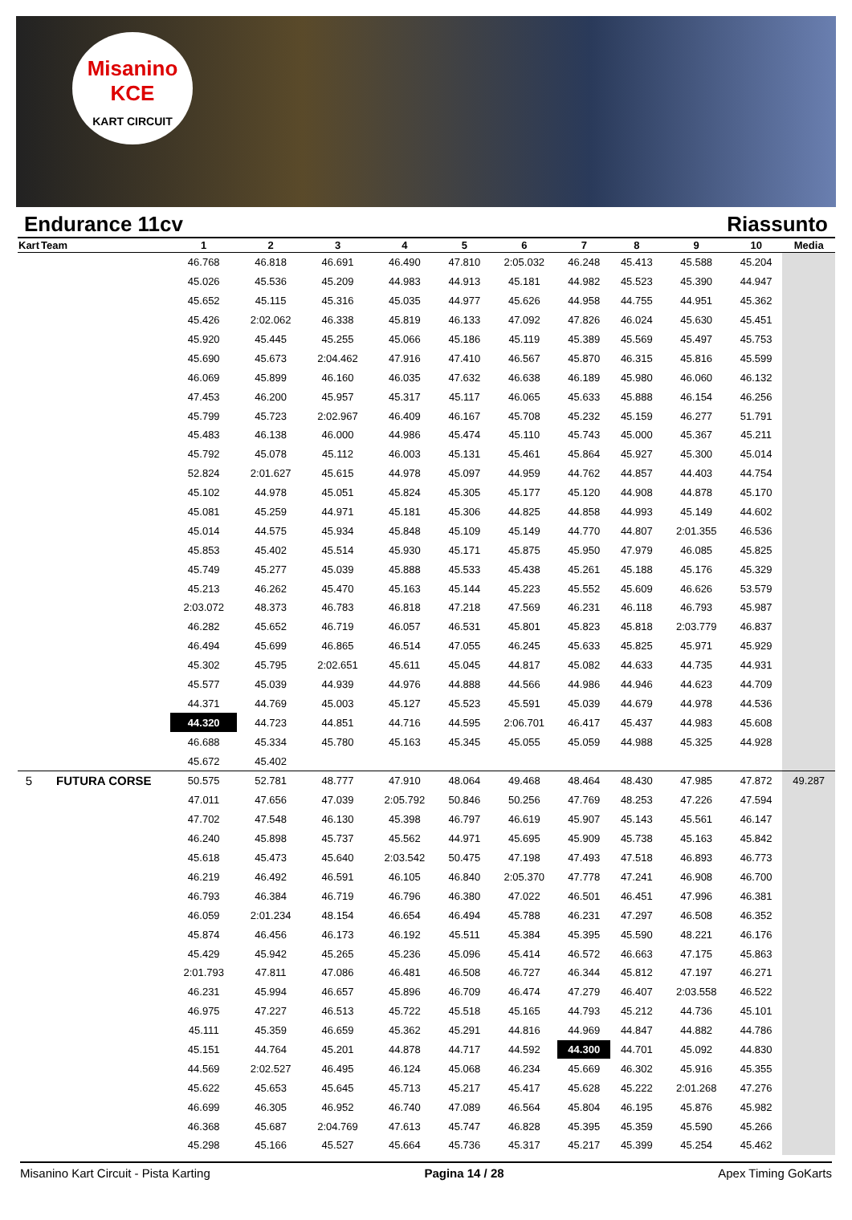Misanino
KCE
KART CIRCUIT
Endurance 11cv Riassunto
| Kart | Team | 1 | 2 | 3 | 4 | 5 | 6 | 7 | 8 | 9 | 10 | Media |
| --- | --- | --- | --- | --- | --- | --- | --- | --- | --- | --- | --- | --- |
| | | 46.768 | 46.818 | 46.691 | 46.490 | 47.810 | 2:05.032 | 46.248 | 45.413 | 45.588 | 45.204 | |
| | | 45.026 | 45.536 | 45.209 | 44.983 | 44.913 | 45.181 | 44.982 | 45.523 | 45.390 | 44.947 | |
| | | 45.652 | 45.115 | 45.316 | 45.035 | 44.977 | 45.626 | 44.958 | 44.755 | 44.951 | 45.362 | |
| | | 45.426 | 2:02.062 | 46.338 | 45.819 | 46.133 | 47.092 | 47.826 | 46.024 | 45.630 | 45.451 | |
| | | 45.920 | 45.445 | 45.255 | 45.066 | 45.186 | 45.119 | 45.389 | 45.569 | 45.497 | 45.753 | |
| | | 45.690 | 45.673 | 2:04.462 | 47.916 | 47.410 | 46.567 | 45.870 | 46.315 | 45.816 | 45.599 | |
| | | 46.069 | 45.899 | 46.160 | 46.035 | 47.632 | 46.638 | 46.189 | 45.980 | 46.060 | 46.132 | |
| | | 47.453 | 46.200 | 45.957 | 45.317 | 45.117 | 46.065 | 45.633 | 45.888 | 46.154 | 46.256 | |
| | | 45.799 | 45.723 | 2:02.967 | 46.409 | 46.167 | 45.708 | 45.232 | 45.159 | 46.277 | 51.791 | |
| | | 45.483 | 46.138 | 46.000 | 44.986 | 45.474 | 45.110 | 45.743 | 45.000 | 45.367 | 45.211 | |
| | | 45.792 | 45.078 | 45.112 | 46.003 | 45.131 | 45.461 | 45.864 | 45.927 | 45.300 | 45.014 | |
| | | 52.824 | 2:01.627 | 45.615 | 44.978 | 45.097 | 44.959 | 44.762 | 44.857 | 44.403 | 44.754 | |
| | | 45.102 | 44.978 | 45.051 | 45.824 | 45.305 | 45.177 | 45.120 | 44.908 | 44.878 | 45.170 | |
| | | 45.081 | 45.259 | 44.971 | 45.181 | 45.306 | 44.825 | 44.858 | 44.993 | 45.149 | 44.602 | |
| | | 45.014 | 44.575 | 45.934 | 45.848 | 45.109 | 45.149 | 44.770 | 44.807 | 2:01.355 | 46.536 | |
| | | 45.853 | 45.402 | 45.514 | 45.930 | 45.171 | 45.875 | 45.950 | 47.979 | 46.085 | 45.825 | |
| | | 45.749 | 45.277 | 45.039 | 45.888 | 45.533 | 45.438 | 45.261 | 45.188 | 45.176 | 45.329 | |
| | | 45.213 | 46.262 | 45.470 | 45.163 | 45.144 | 45.223 | 45.552 | 45.609 | 46.626 | 53.579 | |
| | | 2:03.072 | 48.373 | 46.783 | 46.818 | 47.218 | 47.569 | 46.231 | 46.118 | 46.793 | 45.987 | |
| | | 46.282 | 45.652 | 46.719 | 46.057 | 46.531 | 45.801 | 45.823 | 45.818 | 2:03.779 | 46.837 | |
| | | 46.494 | 45.699 | 46.865 | 46.514 | 47.055 | 46.245 | 45.633 | 45.825 | 45.971 | 45.929 | |
| | | 45.302 | 45.795 | 2:02.651 | 45.611 | 45.045 | 44.817 | 45.082 | 44.633 | 44.735 | 44.931 | |
| | | 45.577 | 45.039 | 44.939 | 44.976 | 44.888 | 44.566 | 44.986 | 44.946 | 44.623 | 44.709 | |
| | | 44.371 | 44.769 | 45.003 | 45.127 | 45.523 | 45.591 | 45.039 | 44.679 | 44.978 | 44.536 | |
| | | 44.320 | 44.723 | 44.851 | 44.716 | 44.595 | 2:06.701 | 46.417 | 45.437 | 44.983 | 45.608 | |
| | | 46.688 | 45.334 | 45.780 | 45.163 | 45.345 | 45.055 | 45.059 | 44.988 | 45.325 | 44.928 | |
| | | 45.672 | 45.402 | | | | | | | | | |
| 5 | FUTURA CORSE | 50.575 | 52.781 | 48.777 | 47.910 | 48.064 | 49.468 | 48.464 | 48.430 | 47.985 | 47.872 | 49.287 |
| | | 47.011 | 47.656 | 47.039 | 2:05.792 | 50.846 | 50.256 | 47.769 | 48.253 | 47.226 | 47.594 | |
| | | 47.702 | 47.548 | 46.130 | 45.398 | 46.797 | 46.619 | 45.907 | 45.143 | 45.561 | 46.147 | |
| | | 46.240 | 45.898 | 45.737 | 45.562 | 44.971 | 45.695 | 45.909 | 45.738 | 45.163 | 45.842 | |
| | | 45.618 | 45.473 | 45.640 | 2:03.542 | 50.475 | 47.198 | 47.493 | 47.518 | 46.893 | 46.773 | |
| | | 46.219 | 46.492 | 46.591 | 46.105 | 46.840 | 2:05.370 | 47.778 | 47.241 | 46.908 | 46.700 | |
| | | 46.793 | 46.384 | 46.719 | 46.796 | 46.380 | 47.022 | 46.501 | 46.451 | 47.996 | 46.381 | |
| | | 46.059 | 2:01.234 | 48.154 | 46.654 | 46.494 | 45.788 | 46.231 | 47.297 | 46.508 | 46.352 | |
| | | 45.874 | 46.456 | 46.173 | 46.192 | 45.511 | 45.384 | 45.395 | 45.590 | 48.221 | 46.176 | |
| | | 45.429 | 45.942 | 45.265 | 45.236 | 45.096 | 45.414 | 46.572 | 46.663 | 47.175 | 45.863 | |
| | | 2:01.793 | 47.811 | 47.086 | 46.481 | 46.508 | 46.727 | 46.344 | 45.812 | 47.197 | 46.271 | |
| | | 46.231 | 45.994 | 46.657 | 45.896 | 46.709 | 46.474 | 47.279 | 46.407 | 2:03.558 | 46.522 | |
| | | 46.975 | 47.227 | 46.513 | 45.722 | 45.518 | 45.165 | 44.793 | 45.212 | 44.736 | 45.101 | |
| | | 45.111 | 45.359 | 46.659 | 45.362 | 45.291 | 44.816 | 44.969 | 44.847 | 44.882 | 44.786 | |
| | | 45.151 | 44.764 | 45.201 | 44.878 | 44.717 | 44.592 | 44.300 | 44.701 | 45.092 | 44.830 | |
| | | 44.569 | 2:02.527 | 46.495 | 46.124 | 45.068 | 46.234 | 45.669 | 46.302 | 45.916 | 45.355 | |
| | | 45.622 | 45.653 | 45.645 | 45.713 | 45.217 | 45.417 | 45.628 | 45.222 | 2:01.268 | 47.276 | |
| | | 46.699 | 46.305 | 46.952 | 46.740 | 47.089 | 46.564 | 45.804 | 46.195 | 45.876 | 45.982 | |
| | | 46.368 | 45.687 | 2:04.769 | 47.613 | 45.747 | 46.828 | 45.395 | 45.359 | 45.590 | 45.266 | |
| | | 45.298 | 45.166 | 45.527 | 45.664 | 45.736 | 45.317 | 45.217 | 45.399 | 45.254 | 45.462 | |
Misanino Kart Circuit - Pista Karting Pagina 14 / 28 Apex Timing GoKarts